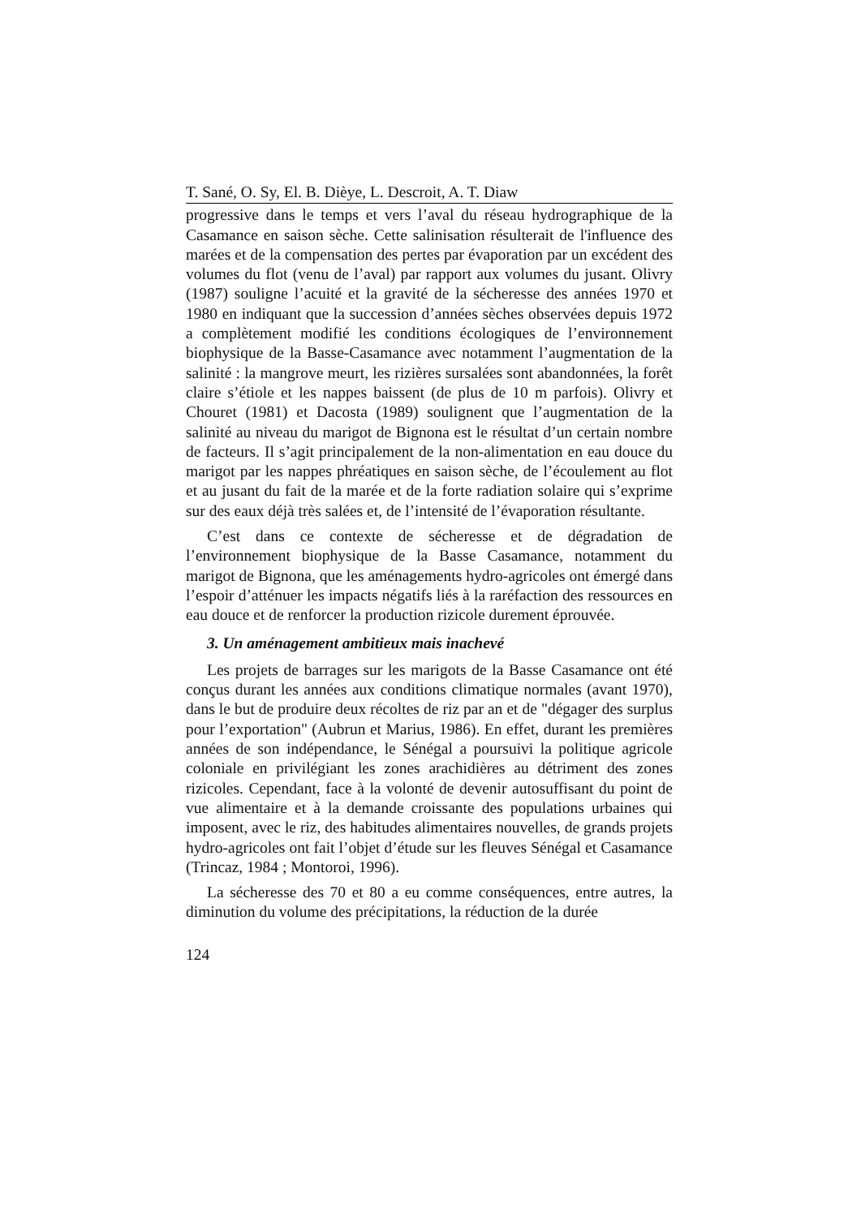T. Sané, O. Sy, El. B. Dièye, L. Descroit, A. T. Diaw
progressive dans le temps et vers l’aval du réseau hydrographique de la Casamance en saison sèche. Cette salinisation résulterait de l'influence des marées et de la compensation des pertes par évaporation par un excédent des volumes du flot (venu de l’aval) par rapport aux volumes du jusant. Olivry (1987) souligne l’acuité et la gravité de la sécheresse des années 1970 et 1980 en indiquant que la succession d’années sèches observées depuis 1972 a complètement modifié les conditions écologiques de l’environnement biophysique de la Basse-Casamance avec notamment l’augmentation de la salinité : la mangrove meurt, les rizières sursalées sont abandonnées, la forêt claire s’étiole et les nappes baissent (de plus de 10 m parfois). Olivry et Chouret (1981) et Dacosta (1989) soulignent que l’augmentation de la salinité au niveau du marigot de Bignona est le résultat d’un certain nombre de facteurs. Il s’agit principalement de la non-alimentation en eau douce du marigot par les nappes phréatiques en saison sèche, de l’écoulement au flot et au jusant du fait de la marée et de la forte radiation solaire qui s’exprime sur des eaux déjà très salées et, de l’intensité de l’évaporation résultante.
C’est dans ce contexte de sécheresse et de dégradation de l’environnement biophysique de la Basse Casamance, notamment du marigot de Bignona, que les aménagements hydro-agricoles ont émergé dans l’espoir d’atténuer les impacts négatifs liés à la raréfaction des ressources en eau douce et de renforcer la production rizicole durement éprouvée.
3. Un aménagement ambitieux mais inachevé
Les projets de barrages sur les marigots de la Basse Casamance ont été conçus durant les années aux conditions climatique normales (avant 1970), dans le but de produire deux récoltes de riz par an et de "dégager des surplus pour l’exportation" (Aubrun et Marius, 1986). En effet, durant les premières années de son indépendance, le Sénégal a poursuivi la politique agricole coloniale en privilégiant les zones arachidières au détriment des zones rizicoles. Cependant, face à la volonté de devenir autosuffisant du point de vue alimentaire et à la demande croissante des populations urbaines qui imposent, avec le riz, des habitudes alimentaires nouvelles, de grands projets hydro-agricoles ont fait l’objet d’étude sur les fleuves Sénégal et Casamance (Trincaz, 1984 ; Montoroi, 1996).
La sécheresse des 70 et 80 a eu comme conséquences, entre autres, la diminution du volume des précipitations, la réduction de la durée
124